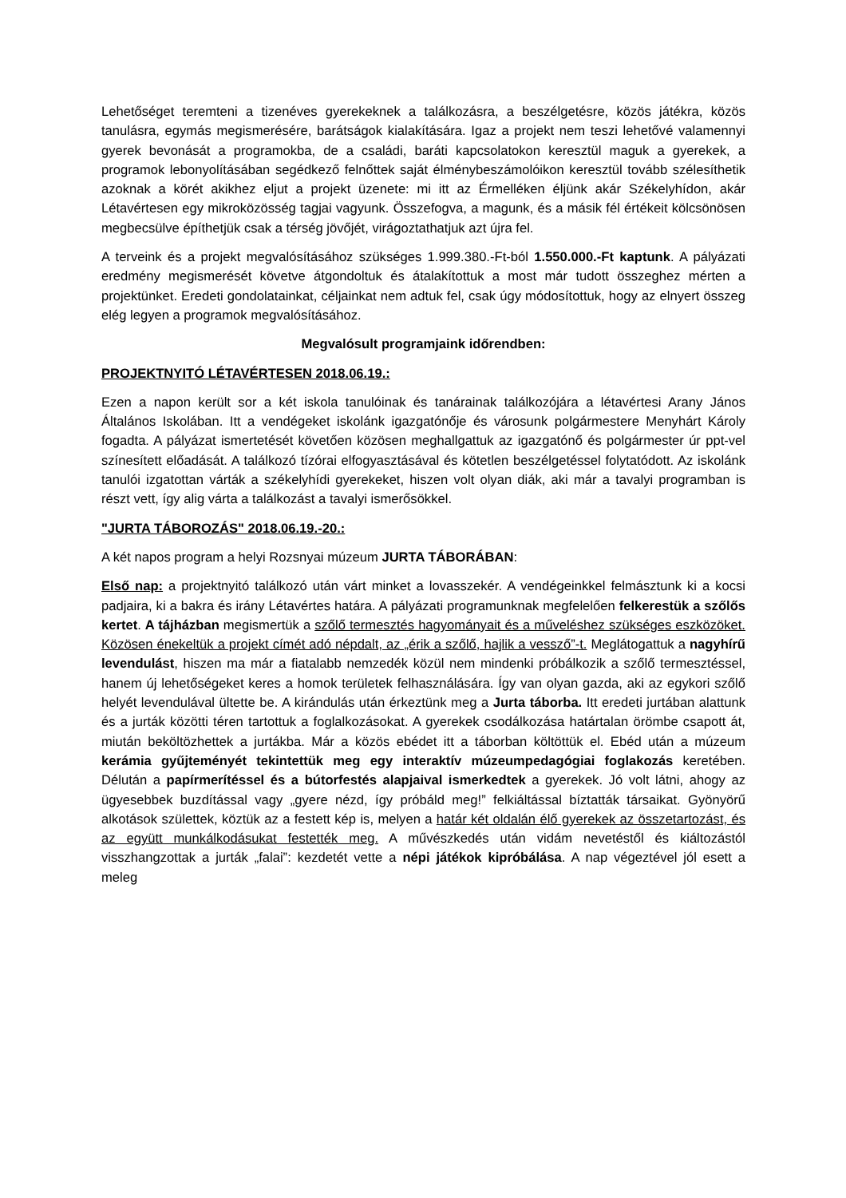Lehetőséget teremteni a tizenéves gyerekeknek a találkozásra, a beszélgetésre, közös játékra, közös tanulásra, egymás megismerésére, barátságok kialakítására. Igaz a projekt nem teszi lehetővé valamennyi gyerek bevonását a programokba, de a családi, baráti kapcsolatokon keresztül maguk a gyerekek, a programok lebonyolításában segédkező felnőttek saját élménybeszámolóikon keresztül tovább szélesíthetik azoknak a körét akikhez eljut a projekt üzenete: mi itt az Érmelléken éljünk akár Székelyhídon, akár Létavértesen egy mikroközösség tagjai vagyunk. Összefogva, a magunk, és a másik fél értékeit kölcsönösen megbecsülve építhetjük csak a térség jövőjét, virágoztathatjuk azt újra fel.
A terveink és a projekt megvalósításához szükséges 1.999.380.-Ft-ból 1.550.000.-Ft kaptunk. A pályázati eredmény megismerését követve átgondoltuk és átalakítottuk a most már tudott összeghez mérten a projektünket. Eredeti gondolatainkat, céljainkat nem adtuk fel, csak úgy módosítottuk, hogy az elnyert összeg elég legyen a programok megvalósításához.
Megvalósult programjaink időrendben:
PROJEKTNYITÓ LÉTAVÉRTESEN 2018.06.19.:
Ezen a napon került sor a két iskola tanulóinak és tanárainak találkozójára a létavértesi Arany János Általános Iskolában. Itt a vendégeket iskolánk igazgatónője és városunk polgármestere Menyhárt Károly fogadta. A pályázat ismertetését követően közösen meghallgattuk az igazgatónő és polgármester úr ppt-vel színesített előadását. A találkozó tízórai elfogyasztásával és kötetlen beszélgetéssel folytatódott. Az iskolánk tanulói izgatottan várták a székelyhídi gyerekeket, hiszen volt olyan diák, aki már a tavalyi programban is részt vett, így alig várta a találkozást a tavalyi ismerősökkel.
"JURTA TÁBOROZÁS" 2018.06.19.-20.:
A két napos program a helyi Rozsnyai múzeum JURTA TÁBORÁBAN:
Első nap: a projektnyitó találkozó után várt minket a lovasszekér. A vendégeinkkel felmásztunk ki a kocsi padjaira, ki a bakra és irány Létavértes határa. A pályázati programunknak megfelelően felkerestük a szőlős kertet. A tájházban megismertük a szőlő termesztés hagyományait és a műveléshez szükséges eszközöket. Közösen énekeltük a projekt címét adó népdalt, az „érik a szőlő, hajlik a vessző”-t. Meglátogattuk a nagyhírű levendulást, hiszen ma már a fiatalabb nemzedék közül nem mindenki próbálkozik a szőlő termesztéssel, hanem új lehetőségeket keres a homok területek felhasználására. Így van olyan gazda, aki az egykori szőlő helyét levendulával ültette be. A kirándulás után érkeztünk meg a Jurta táborba. Itt eredeti jurtában alattunk és a jurták közötti téren tartottuk a foglalkozásokat. A gyerekek csodálkozása határtalan örömbe csapott át, miután beköltözhettek a jurtákba. Már a közös ebédet itt a táborban költöttük el. Ebéd után a múzeum kerámia gyűjteményét tekintettük meg egy interaktív múzeumpedagógiai foglakozás keretében. Délután a papírmerítéssel és a bútorfestés alapjaival ismerkedtek a gyerekek. Jó volt látni, ahogy az ügyesebbek buzdítással vagy „gyere nézd, így próbáld meg!” felkiáltással bíztatták társaikat. Gyönyörű alkotások születtek, köztük az a festett kép is, melyen a határ két oldalán élő gyerekek az összetartozást, és az együtt munkálkodásukat festették meg. A művészkedés után vidám nevetéstől és kiáltozástól visszhangzottak a jurták „falai”: kezdetét vette a népi játékok kipróbálása. A nap végeztével jól esett a meleg